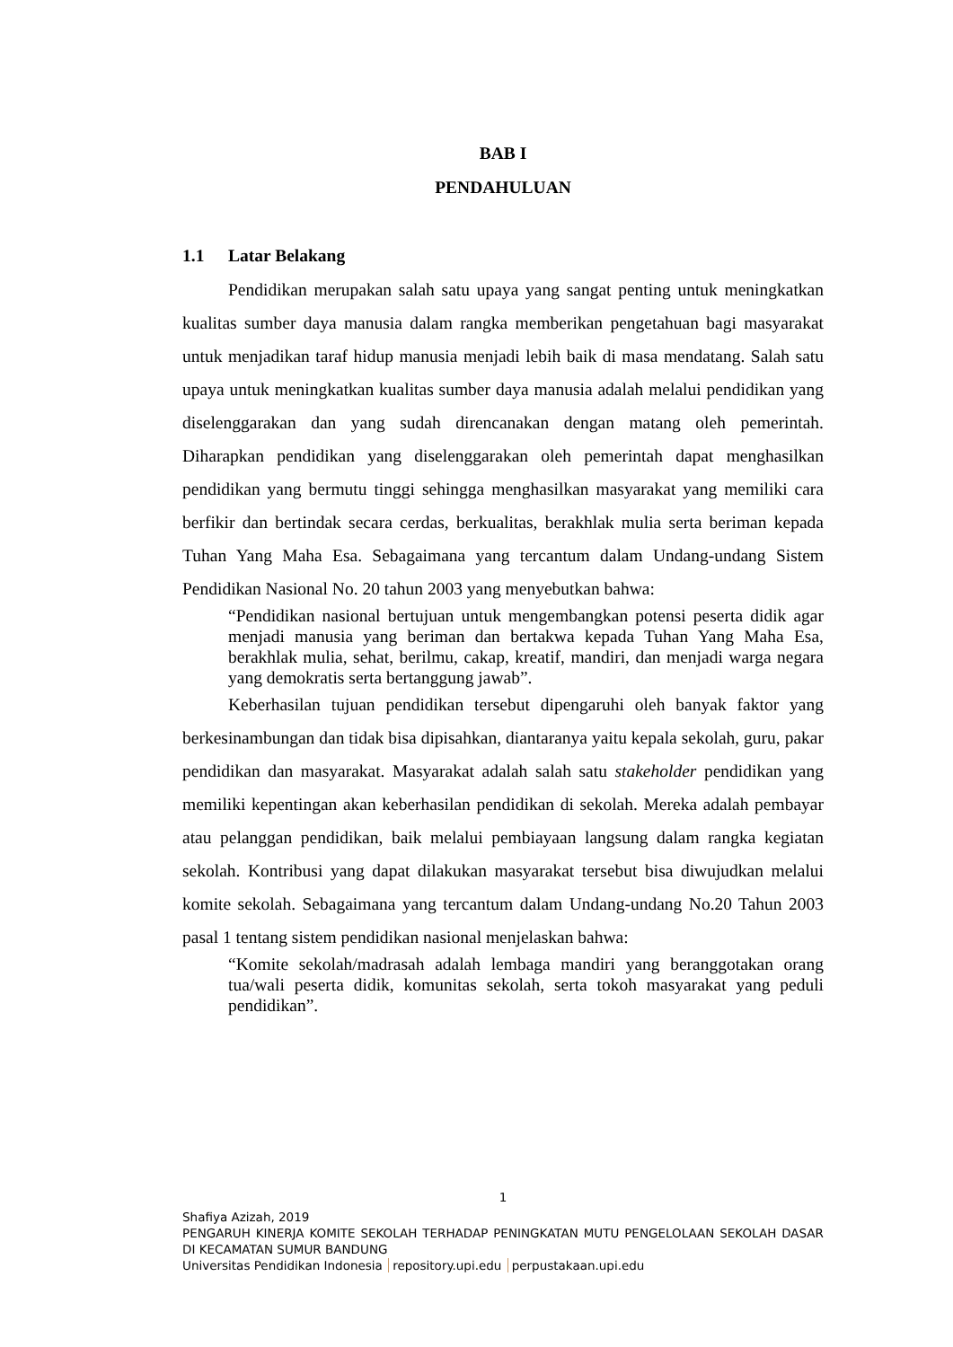BAB I
PENDAHULUAN
1.1 Latar Belakang
Pendidikan merupakan salah satu upaya yang sangat penting untuk meningkatkan kualitas sumber daya manusia dalam rangka memberikan pengetahuan bagi masyarakat untuk menjadikan taraf hidup manusia menjadi lebih baik di masa mendatang. Salah satu upaya untuk meningkatkan kualitas sumber daya manusia adalah melalui pendidikan yang diselenggarakan dan yang sudah direncanakan dengan matang oleh pemerintah. Diharapkan pendidikan yang diselenggarakan oleh pemerintah dapat menghasilkan pendidikan yang bermutu tinggi sehingga menghasilkan masyarakat yang memiliki cara berfikir dan bertindak secara cerdas, berkualitas, berakhlak mulia serta beriman kepada Tuhan Yang Maha Esa. Sebagaimana yang tercantum dalam Undang-undang Sistem Pendidikan Nasional No. 20 tahun 2003 yang menyebutkan bahwa:
“Pendidikan nasional bertujuan untuk mengembangkan potensi peserta didik agar menjadi manusia yang beriman dan bertakwa kepada Tuhan Yang Maha Esa, berakhlak mulia, sehat, berilmu, cakap, kreatif, mandiri, dan menjadi warga negara yang demokratis serta bertanggung jawab”.
Keberhasilan tujuan pendidikan tersebut dipengaruhi oleh banyak faktor yang berkesinambungan dan tidak bisa dipisahkan, diantaranya yaitu kepala sekolah, guru, pakar pendidikan dan masyarakat. Masyarakat adalah salah satu stakeholder pendidikan yang memiliki kepentingan akan keberhasilan pendidikan di sekolah. Mereka adalah pembayar atau pelanggan pendidikan, baik melalui pembiayaan langsung dalam rangka kegiatan sekolah. Kontribusi yang dapat dilakukan masyarakat tersebut bisa diwujudkan melalui komite sekolah. Sebagaimana yang tercantum dalam Undang-undang No.20 Tahun 2003 pasal 1 tentang sistem pendidikan nasional menjelaskan bahwa:
“Komite sekolah/madrasah adalah lembaga mandiri yang beranggotakan orang tua/wali peserta didik, komunitas sekolah, serta tokoh masyarakat yang peduli pendidikan”.
1
Shafiya Azizah, 2019
PENGARUH KINERJA KOMITE SEKOLAH TERHADAP PENINGKATAN MUTU PENGELOLAAN SEKOLAH DASAR DI KECAMATAN SUMUR BANDUNG
Universitas Pendidikan Indonesia repository.upi.edu perpustakaan.upi.edu